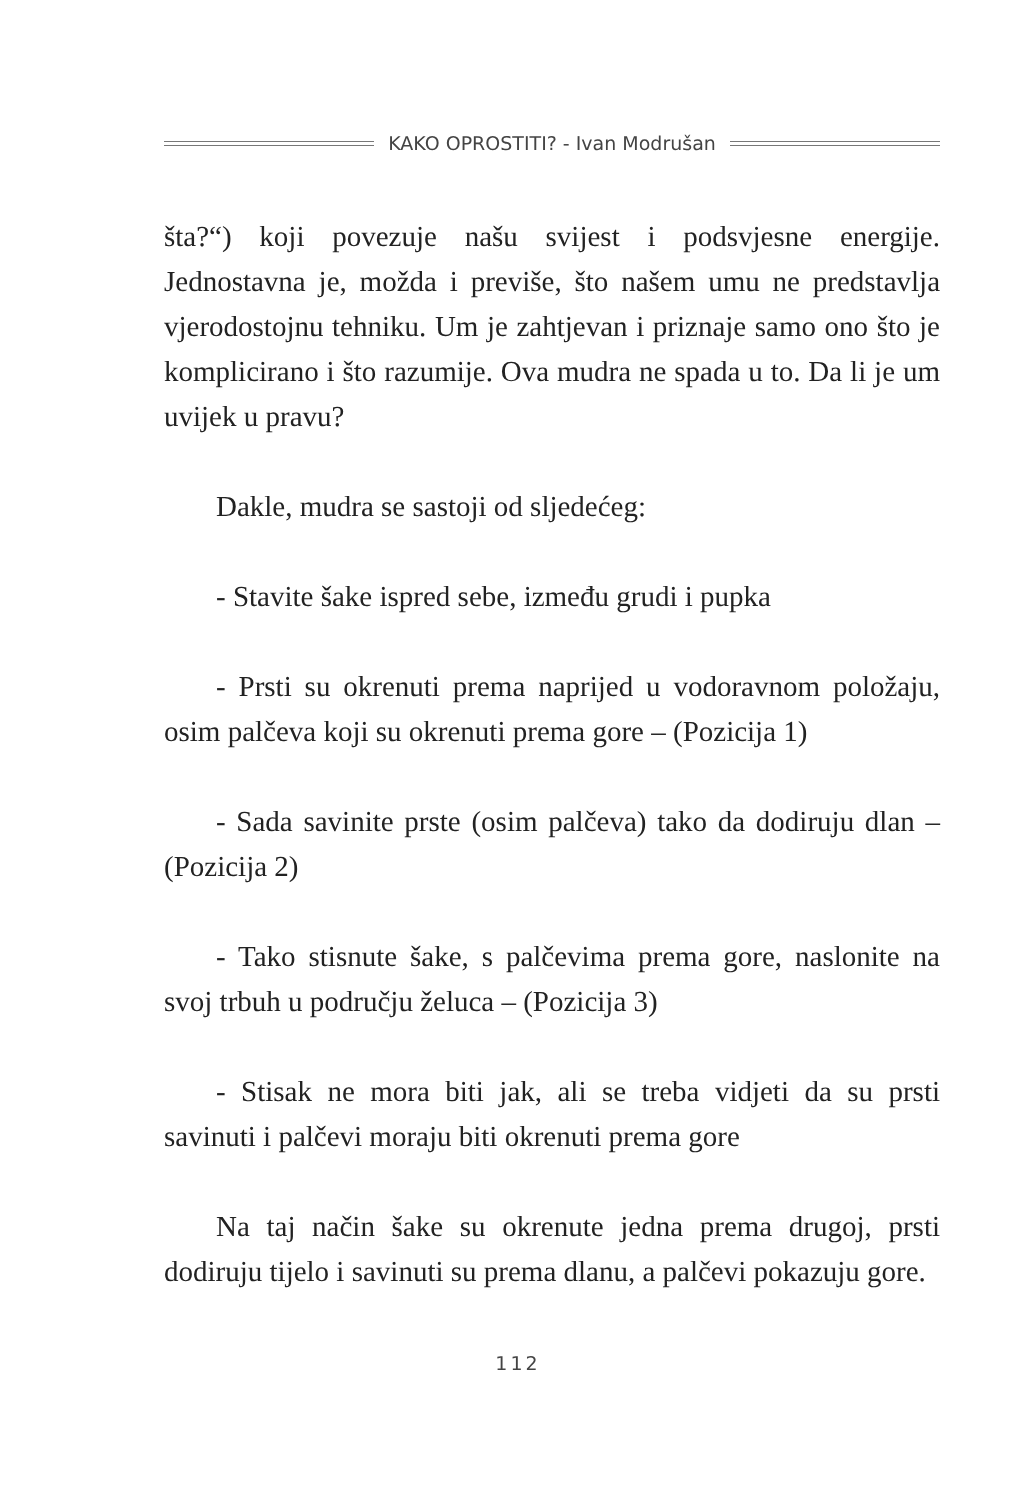KAKO OPROSTITI? - Ivan Modrušan
šta?“) koji povezuje našu svijest i podsvjesne energije. Jednostavna je, možda i previše, što našem umu ne predstavlja vjerodostojnu tehniku. Um je zahtjevan i priznaje samo ono što je komplicirano i što razumije. Ova mudra ne spada u to. Da li je um uvijek u pravu?
Dakle, mudra se sastoji od sljedećeg:
- Stavite šake ispred sebe, između grudi i pupka
- Prsti su okrenuti prema naprijed u vodoravnom položaju, osim palčeva koji su okrenuti prema gore – (Pozicija 1)
- Sada savinite prste (osim palčeva) tako da dodiruju dlan – (Pozicija 2)
- Tako stisnute šake, s palčevima prema gore, naslonite na svoj trbuh u području želuca – (Pozicija 3)
- Stisak ne mora biti jak, ali se treba vidjeti da su prsti savinuti i palčevi moraju biti okrenuti prema gore
Na taj način šake su okrenute jedna prema drugoj, prsti dodiruju tijelo i savinuti su prema dlanu, a palčevi pokazuju gore.
112